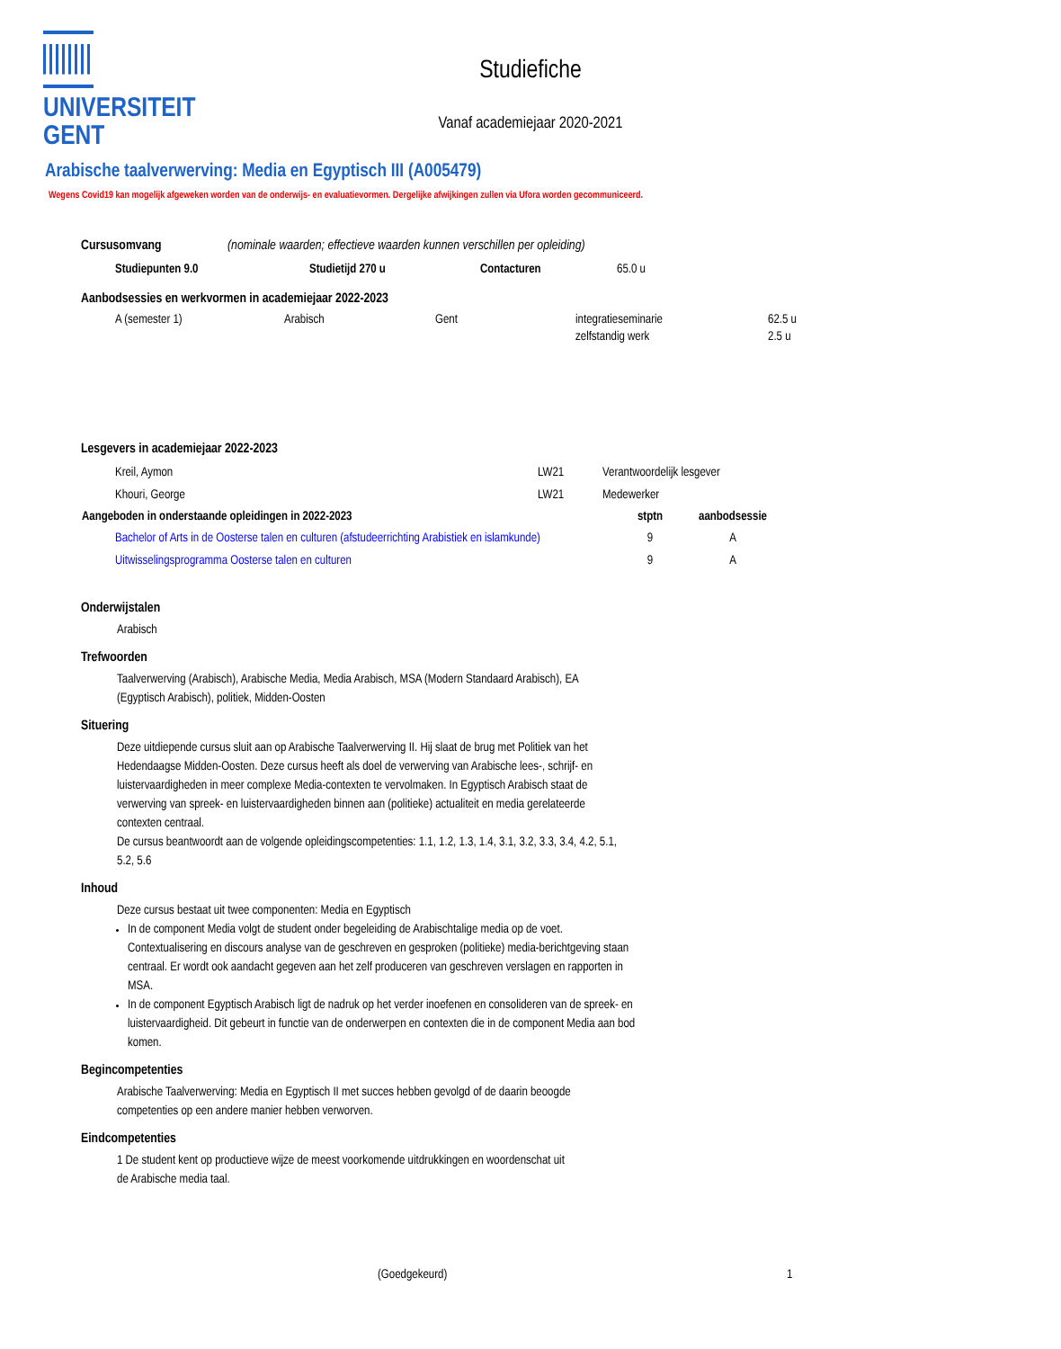UNIVERSITEIT
GENT
Studiefiche
Vanaf academiejaar 2020-2021
Arabische taalverwerving: Media en Egyptisch III (A005479)
Wegens Covid19 kan mogelijk afgeweken worden van de onderwijs- en evaluatievormen. Dergelijke afwijkingen zullen via Ufora worden gecommuniceerd.
Cursusomvang (nominale waarden; effectieve waarden kunnen verschillen per opleiding)
| Studiepunten 9.0 | Studietijd 270 u | Contacturen | 65.0 u |
Aanbodsessies en werkvormen in academiejaar 2022-2023
| A (semester 1) | Arabisch | Gent | integratieseminarie | 62.5 u |
| | | | zelfstandig werk | 2.5 u |
Lesgevers in academiejaar 2022-2023
| Kreil, Aymon | LW21 | Verantwoordelijk lesgever |
| Khouri, George | LW21 | Medewerker |
| Aangeboden in onderstaande opleidingen in 2022-2023 | stptn | aanbodsessie |
| --- | --- | --- |
| Bachelor of Arts in de Oosterse talen en culturen (afstudeerrichting Arabistiek en islamkunde) | 9 | A |
| Uitwisselingsprogramma Oosterse talen en culturen | 9 | A |
Onderwijstalen
Arabisch
Trefwoorden
Taalverwerving (Arabisch), Arabische Media, Media Arabisch, MSA (Modern Standaard Arabisch), EA (Egyptisch Arabisch), politiek, Midden-Oosten
Situering
Deze uitdiepende cursus sluit aan op Arabische Taalverwerving II. Hij slaat de brug met Politiek van het Hedendaagse Midden-Oosten. Deze cursus heeft als doel de verwerving van Arabische lees-, schrijf- en luistervaardigheden in meer complexe Media-contexten te vervolmaken. In Egyptisch Arabisch staat de verwerving van spreek- en luistervaardigheden binnen aan (politieke) actualiteit en media gerelateerde contexten centraal.
De cursus beantwoordt aan de volgende opleidingscompetenties: 1.1, 1.2, 1.3, 1.4, 3.1, 3.2, 3.3, 3.4, 4.2, 5.1, 5.2, 5.6
Inhoud
Deze cursus bestaat uit twee componenten: Media en Egyptisch
In de component Media volgt de student onder begeleiding de Arabischtalige media op de voet. Contextualisering en discours analyse van de geschreven en gesproken (politieke) media-berichtgeving staan centraal. Er wordt ook aandacht gegeven aan het zelf produceren van geschreven verslagen en rapporten in MSA.
In de component Egyptisch Arabisch ligt de nadruk op het verder inoefenen en consolideren van de spreek- en luistervaardigheid. Dit gebeurt in functie van de onderwerpen en contexten die in de component Media aan bod komen.
Begincompetenties
Arabische Taalverwerving: Media en Egyptisch II met succes hebben gevolgd of de daarin beoogde competenties op een andere manier hebben verworven.
Eindcompetenties
1 De student kent op productieve wijze de meest voorkomende uitdrukkingen en woordenschat uit de Arabische media taal.
(Goedgekeurd) 1